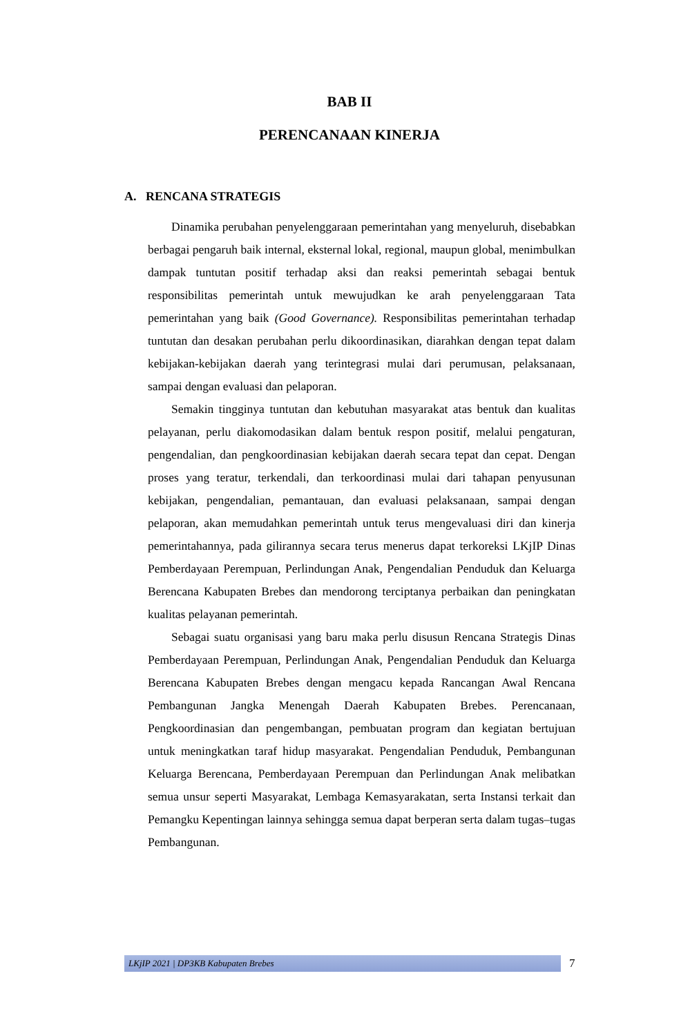BAB II
PERENCANAAN KINERJA
A. RENCANA STRATEGIS
Dinamika perubahan penyelenggaraan pemerintahan yang menyeluruh, disebabkan berbagai pengaruh baik internal, eksternal lokal, regional, maupun global, menimbulkan dampak tuntutan positif terhadap aksi dan reaksi pemerintah sebagai bentuk responsibilitas pemerintah untuk mewujudkan ke arah penyelenggaraan Tata pemerintahan yang baik (Good Governance). Responsibilitas pemerintahan terhadap tuntutan dan desakan perubahan perlu dikoordinasikan, diarahkan dengan tepat dalam kebijakan-kebijakan daerah yang terintegrasi mulai dari perumusan, pelaksanaan, sampai dengan evaluasi dan pelaporan.
Semakin tingginya tuntutan dan kebutuhan masyarakat atas bentuk dan kualitas pelayanan, perlu diakomodasikan dalam bentuk respon positif, melalui pengaturan, pengendalian, dan pengkoordinasian kebijakan daerah secara tepat dan cepat. Dengan proses yang teratur, terkendali, dan terkoordinasi mulai dari tahapan penyusunan kebijakan, pengendalian, pemantauan, dan evaluasi pelaksanaan, sampai dengan pelaporan, akan memudahkan pemerintah untuk terus mengevaluasi diri dan kinerja pemerintahannya, pada gilirannya secara terus menerus dapat terkoreksi LKjIP Dinas Pemberdayaan Perempuan, Perlindungan Anak, Pengendalian Penduduk dan Keluarga Berencana Kabupaten Brebes dan mendorong terciptanya perbaikan dan peningkatan kualitas pelayanan pemerintah.
Sebagai suatu organisasi yang baru maka perlu disusun Rencana Strategis Dinas Pemberdayaan Perempuan, Perlindungan Anak, Pengendalian Penduduk dan Keluarga Berencana Kabupaten Brebes dengan mengacu kepada Rancangan Awal Rencana Pembangunan Jangka Menengah Daerah Kabupaten Brebes. Perencanaan, Pengkoordinasian dan pengembangan, pembuatan program dan kegiatan bertujuan untuk meningkatkan taraf hidup masyarakat. Pengendalian Penduduk, Pembangunan Keluarga Berencana, Pemberdayaan Perempuan dan Perlindungan Anak melibatkan semua unsur seperti Masyarakat, Lembaga Kemasyarakatan, serta Instansi terkait dan Pemangku Kepentingan lainnya sehingga semua dapat berperan serta dalam tugas–tugas Pembangunan.
LKjIP 2021 | DP3KB Kabupaten Brebes 7